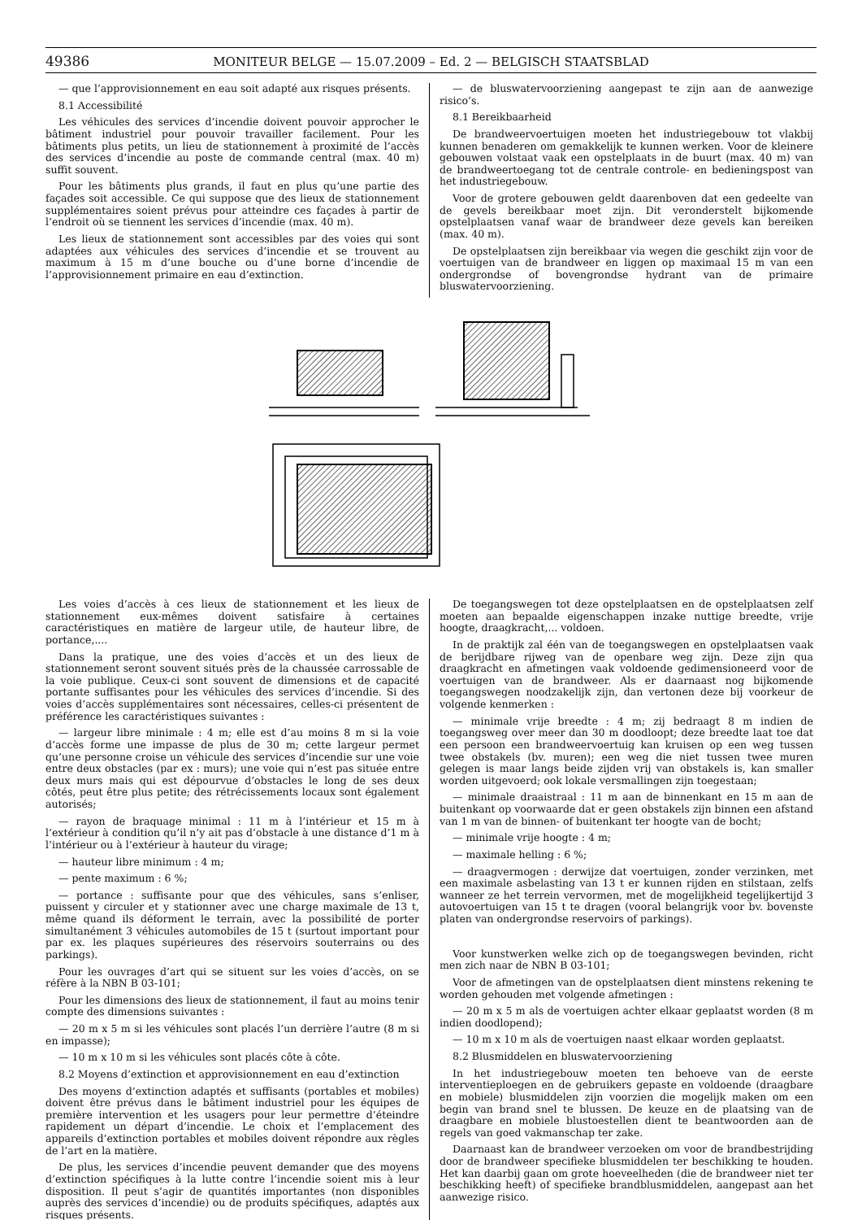49386 MONITEUR BELGE — 15.07.2009 – Ed. 2 — BELGISCH STAATSBLAD
— que l’approvisionnement en eau soit adapté aux risques présents.
8.1 Accessibilité
Les véhicules des services d’incendie doivent pouvoir approcher le bâtiment industriel pour pouvoir travailler facilement. Pour les bâtiments plus petits, un lieu de stationnement à proximité de l’accès des services d’incendie au poste de commande central (max. 40 m) suffit souvent.
Pour les bâtiments plus grands, il faut en plus qu’une partie des façades soit accessible. Ce qui suppose que des lieux de stationnement supplémentaires soient prévus pour atteindre ces façades à partir de l’endroit où se tiennent les services d’incendie (max. 40 m).
Les lieux de stationnement sont accessibles par des voies qui sont adaptées aux véhicules des services d’incendie et se trouvent au maximum à 15 m d’une bouche ou d’une borne d’incendie de l’approvisionnement primaire en eau d’extinction.
— de bluswatervoorziening aangepast te zijn aan de aanwezige risico’s.
8.1 Bereikbaarheid
De brandweervoertuigen moeten het industriegebouw tot vlakbij kunnen benaderen om gemakkelijk te kunnen werken. Voor de kleinere gebouwen volstaat vaak een opstelplaats in de buurt (max. 40 m) van de brandweertoegang tot de centrale controle- en bedieningspost van het industriegebouw.
Voor de grotere gebouwen geldt daarenboven dat een gedeelte van de gevels bereikbaar moet zijn. Dit veronderstelt bijkomende opstelplaatsen vanaf waar de brandweer deze gevels kan bereiken (max. 40 m).
De opstelplaatsen zijn bereikbaar via wegen die geschikt zijn voor de voertuigen van de brandweer en liggen op maximaal 15 m van een ondergrondse of bovengrondse hydrant van de primaire bluswatervoorziening.
Les voies d’accès à ces lieux de stationnement et les lieux de stationnement eux-mêmes doivent satisfaire à certaines caractéristiques en matière de largeur utile, de hauteur libre, de portance,....
Dans la pratique, une des voies d’accès et un des lieux de stationnement seront souvent situés près de la chaussée carrossable de la voie publique. Ceux-ci sont souvent de dimensions et de capacité portante suffisantes pour les véhicules des services d’incendie. Si des voies d’accès supplémentaires sont nécessaires, celles-ci présentent de préférence les caractéristiques suivantes :
— largeur libre minimale : 4 m; elle est d’au moins 8 m si la voie d’accès forme une impasse de plus de 30 m; cette largeur permet qu’une personne croise un véhicule des services d’incendie sur une voie entre deux obstacles (par ex : murs); une voie qui n’est pas située entre deux murs mais qui est dépourvue d’obstacles le long de ses deux côtés, peut être plus petite; des rétrécissements locaux sont également autorisés;
— rayon de braquage minimal : 11 m à l’intérieur et 15 m à l’extérieur à condition qu’il n’y ait pas d’obstacle à une distance d’1 m à l’intérieur ou à l’extérieur à hauteur du virage;
— hauteur libre minimum : 4 m;
— pente maximum : 6 %;
— portance : suffisante pour que des véhicules, sans s’enliser, puissent y circuler et y stationner avec une charge maximale de 13 t, même quand ils déforment le terrain, avec la possibilité de porter simultanément 3 véhicules automobiles de 15 t (surtout important pour par ex. les plaques supérieures des réservoirs souterrains ou des parkings).
Pour les ouvrages d’art qui se situent sur les voies d’accès, on se réfère à la NBN B 03-101;
Pour les dimensions des lieux de stationnement, il faut au moins tenir compte des dimensions suivantes :
— 20 m x 5 m si les véhicules sont placés l’un derrière l’autre (8 m si en impasse);
— 10 m x 10 m si les véhicules sont placés côte à côte.
8.2 Moyens d’extinction et approvisionnement en eau d’extinction
Des moyens d’extinction adaptés et suffisants (portables et mobiles) doivent être prévus dans le bâtiment industriel pour les équipes de première intervention et les usagers pour leur permettre d’éteindre rapidement un départ d’incendie. Le choix et l’emplacement des appareils d’extinction portables et mobiles doivent répondre aux règles de l’art en la matière.
De plus, les services d’incendie peuvent demander que des moyens d’extinction spécifiques à la lutte contre l’incendie soient mis à leur disposition. Il peut s’agir de quantités importantes (non disponibles auprès des services d’incendie) ou de produits spécifiques, adaptés aux risques présents.
De toegangswegen tot deze opstelplaatsen en de opstelplaatsen zelf moeten aan bepaalde eigenschappen inzake nuttige breedte, vrije hoogte, draagkracht,... voldoen.
In de praktijk zal één van de toegangswegen en opstelplaatsen vaak de berijdbare rijweg van de openbare weg zijn. Deze zijn qua draagkracht en afmetingen vaak voldoende gedimensioneerd voor de voertuigen van de brandweer. Als er daarnaast nog bijkomende toegangswegen noodzakelijk zijn, dan vertonen deze bij voorkeur de volgende kenmerken :
— minimale vrije breedte : 4 m; zij bedraagt 8 m indien de toegangsweg over meer dan 30 m doodloopt; deze breedte laat toe dat een persoon een brandweervoertuig kan kruisen op een weg tussen twee obstakels (bv. muren); een weg die niet tussen twee muren gelegen is maar langs beide zijden vrij van obstakels is, kan smaller worden uitgevoerd; ook lokale versmallingen zijn toegestaan;
— minimale draaistraal : 11 m aan de binnenkant en 15 m aan de buitenkant op voorwaarde dat er geen obstakels zijn binnen een afstand van 1 m van de binnen- of buitenkant ter hoogte van de bocht;
— minimale vrije hoogte : 4 m;
— maximale helling : 6 %;
— draagvermogen : derwijze dat voertuigen, zonder verzinken, met een maximale asbelasting van 13 t er kunnen rijden en stilstaan, zelfs wanneer ze het terrein vervormen, met de mogelijkheid tegelijkertijd 3 autovoertuigen van 15 t te dragen (vooral belangrijk voor bv. bovenste platen van ondergrondse reservoirs of parkings).
Voor kunstwerken welke zich op de toegangswegen bevinden, richt men zich naar de NBN B 03-101;
Voor de afmetingen van de opstelplaatsen dient minstens rekening te worden gehouden met volgende afmetingen :
— 20 m x 5 m als de voertuigen achter elkaar geplaatst worden (8 m indien doodlopend);
— 10 m x 10 m als de voertuigen naast elkaar worden geplaatst.
8.2 Blusmiddelen en bluswatervoorziening
In het industriegebouw moeten ten behoeve van de eerste interventieploegen en de gebruikers gepaste en voldoende (draagbare en mobiele) blusmiddelen zijn voorzien die mogelijk maken om een begin van brand snel te blussen. De keuze en de plaatsing van de draagbare en mobiele blustoestellen dient te beantwoorden aan de regels van goed vakmanschap ter zake.
Daarnaast kan de brandweer verzoeken om voor de brandbestrijding door de brandweer specifieke blusmiddelen ter beschikking te houden. Het kan daarbij gaan om grote hoeveelheden (die de brandweer niet ter beschikking heeft) of specifieke brandblusmiddelen, aangepast aan het aanwezige risico.